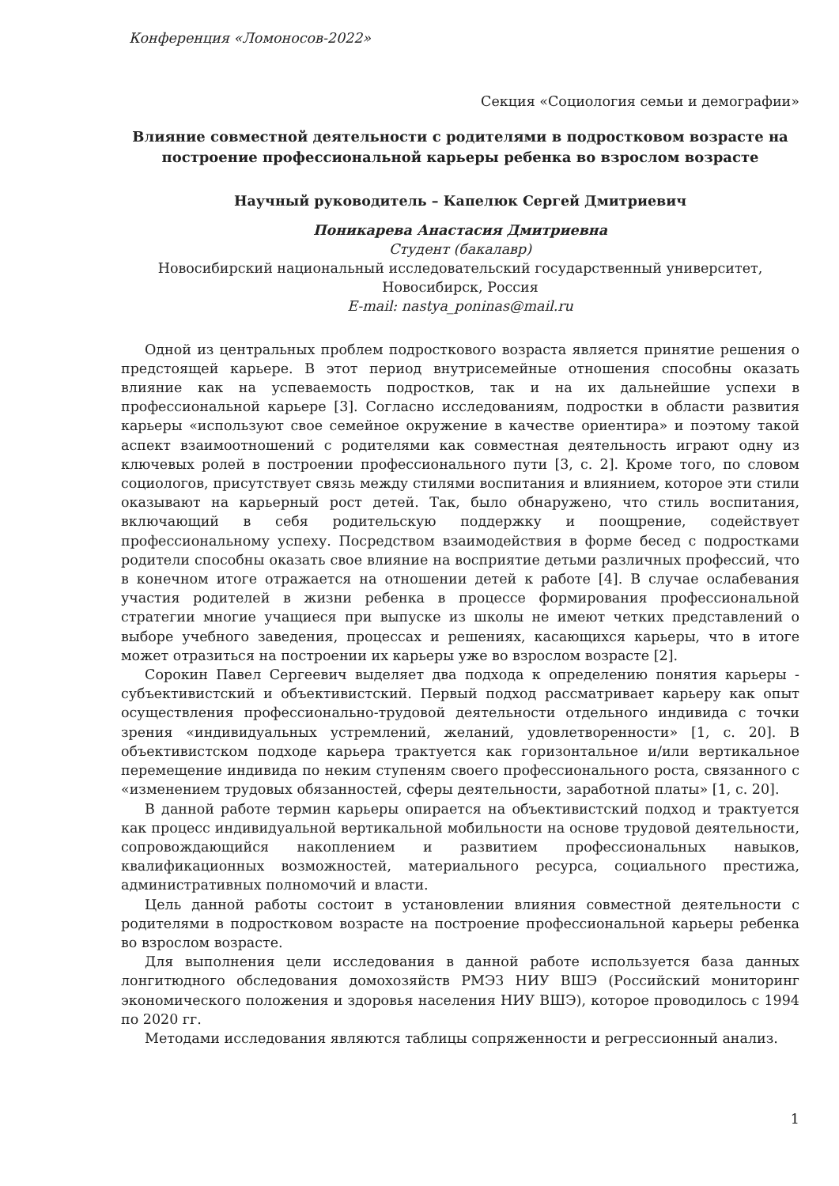Конференция «Ломоносов-2022»
Секция «Социология семьи и демографии»
Влияние совместной деятельности с родителями в подростковом возрасте на построение профессиональной карьеры ребенка во взрослом возрасте
Научный руководитель – Капелюк Сергей Дмитриевич
Поникарева Анастасия Дмитриевна
Студент (бакалавр)
Новосибирский национальный исследовательский государственный университет,
Новосибирск, Россия
E-mail: nastya_poninas@mail.ru
Одной из центральных проблем подросткового возраста является принятие решения о предстоящей карьере. В этот период внутрисемейные отношения способны оказать влияние как на успеваемость подростков, так и на их дальнейшие успехи в профессиональной карьере [3]. Согласно исследованиям, подростки в области развития карьеры «используют свое семейное окружение в качестве ориентира» и поэтому такой аспект взаимоотношений с родителями как совместная деятельность играют одну из ключевых ролей в построении профессионального пути [3, с. 2]. Кроме того, по словом социологов, присутствует связь между стилями воспитания и влиянием, которое эти стили оказывают на карьерный рост детей. Так, было обнаружено, что стиль воспитания, включающий в себя родительскую поддержку и поощрение, содействует профессиональному успеху. Посредством взаимодействия в форме бесед с подростками родители способны оказать свое влияние на восприятие детьми различных профессий, что в конечном итоге отражается на отношении детей к работе [4]. В случае ослабевания участия родителей в жизни ребенка в процессе формирования профессиональной стратегии многие учащиеся при выпуске из школы не имеют четких представлений о выборе учебного заведения, процессах и решениях, касающихся карьеры, что в итоге может отразиться на построении их карьеры уже во взрослом возрасте [2].
Сорокин Павел Сергеевич выделяет два подхода к определению понятия карьеры - субъективистский и объективистский. Первый подход рассматривает карьеру как опыт осуществления профессионально-трудовой деятельности отдельного индивида с точки зрения «индивидуальных устремлений, желаний, удовлетворенности» [1, с. 20]. В объективистском подходе карьера трактуется как горизонтальное и/или вертикальное перемещение индивида по неким ступеням своего профессионального роста, связанного с «изменением трудовых обязанностей, сферы деятельности, заработной платы» [1, с. 20].
В данной работе термин карьеры опирается на объективистский подход и трактуется как процесс индивидуальной вертикальной мобильности на основе трудовой деятельности, сопровождающийся накоплением и развитием профессиональных навыков, квалификационных возможностей, материального ресурса, социального престижа, административных полномочий и власти.
Цель данной работы состоит в установлении влияния совместной деятельности с родителями в подростковом возрасте на построение профессиональной карьеры ребенка во взрослом возрасте.
Для выполнения цели исследования в данной работе используется база данных лонгитюдного обследования домохозяйств РМЭЗ НИУ ВШЭ (Российский мониторинг экономического положения и здоровья населения НИУ ВШЭ), которое проводилось с 1994 по 2020 гг.
Методами исследования являются таблицы сопряженности и регрессионный анализ.
1